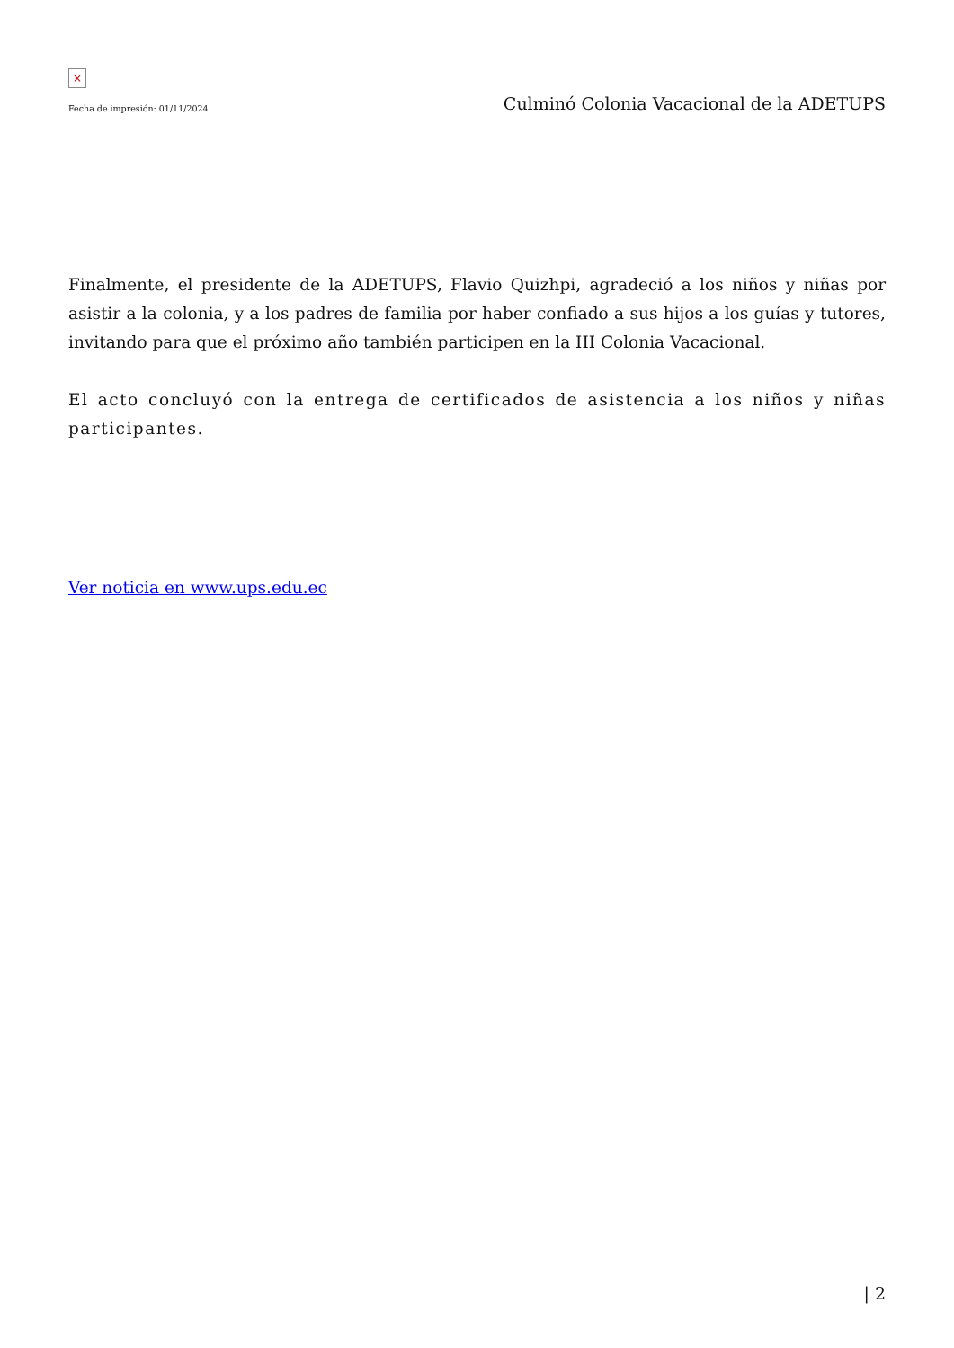×
Fecha de impresión: 01/11/2024 Culminó Colonia Vacacional de la ADETUPS
Finalmente, el presidente de la ADETUPS, Flavio Quizhpi, agradeció a los niños y niñas por asistir a la colonia, y a los padres de familia por haber confiado a sus hijos a los guías y tutores, invitando para que el próximo año también participen en la III Colonia Vacacional.
El acto concluyó con la entrega de certificados de asistencia a los niños y niñas participantes.
Ver noticia en www.ups.edu.ec
| 2